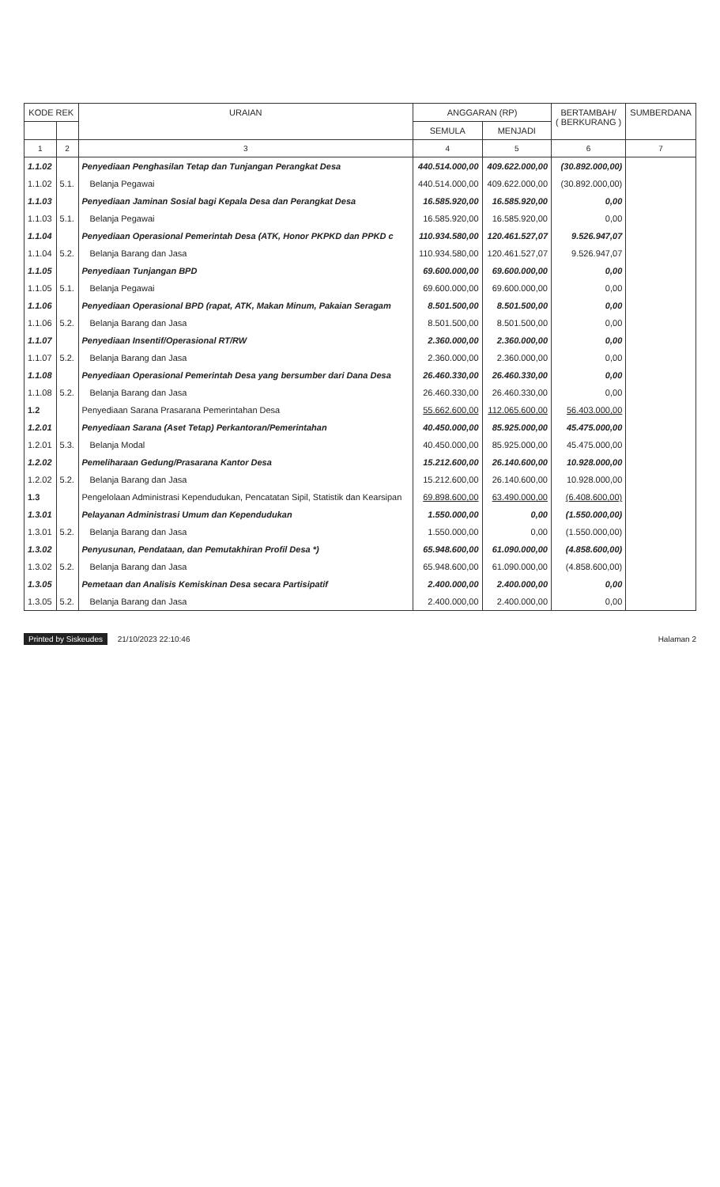| KODE REK | | URAIAN | ANGGARAN (RP) | | BERTAMBAH/ ( BERKURANG ) | SUMBERDANA |
| --- | --- | --- | --- | --- | --- | --- |
| | | | SEMULA | MENJADI | | |
| 1 | 2 | 3 | 4 | 5 | 6 | 7 |
| 1.1.02 | | Penyediaan Penghasilan Tetap dan Tunjangan Perangkat Desa | 440.514.000,00 | 409.622.000,00 | (30.892.000,00) | |
| 1.1.02 | 5.1. | Belanja Pegawai | 440.514.000,00 | 409.622.000,00 | (30.892.000,00) | |
| 1.1.03 | | Penyediaan Jaminan Sosial bagi Kepala Desa dan Perangkat Desa | 16.585.920,00 | 16.585.920,00 | 0,00 | |
| 1.1.03 | 5.1. | Belanja Pegawai | 16.585.920,00 | 16.585.920,00 | 0,00 | |
| 1.1.04 | | Penyediaan Operasional Pemerintah Desa (ATK, Honor PKPKD dan PPKD c | 110.934.580,00 | 120.461.527,07 | 9.526.947,07 | |
| 1.1.04 | 5.2. | Belanja Barang dan Jasa | 110.934.580,00 | 120.461.527,07 | 9.526.947,07 | |
| 1.1.05 | | Penyediaan Tunjangan BPD | 69.600.000,00 | 69.600.000,00 | 0,00 | |
| 1.1.05 | 5.1. | Belanja Pegawai | 69.600.000,00 | 69.600.000,00 | 0,00 | |
| 1.1.06 | | Penyediaan Operasional BPD (rapat, ATK, Makan Minum, Pakaian Seragam | 8.501.500,00 | 8.501.500,00 | 0,00 | |
| 1.1.06 | 5.2. | Belanja Barang dan Jasa | 8.501.500,00 | 8.501.500,00 | 0,00 | |
| 1.1.07 | | Penyediaan Insentif/Operasional RT/RW | 2.360.000,00 | 2.360.000,00 | 0,00 | |
| 1.1.07 | 5.2. | Belanja Barang dan Jasa | 2.360.000,00 | 2.360.000,00 | 0,00 | |
| 1.1.08 | | Penyediaan Operasional Pemerintah Desa yang bersumber dari Dana Desa | 26.460.330,00 | 26.460.330,00 | 0,00 | |
| 1.1.08 | 5.2. | Belanja Barang dan Jasa | 26.460.330,00 | 26.460.330,00 | 0,00 | |
| 1.2 | | Penyediaan Sarana Prasarana Pemerintahan Desa | 55.662.600,00 | 112.065.600,00 | 56.403.000,00 | |
| 1.2.01 | | Penyediaan Sarana (Aset Tetap) Perkantoran/Pemerintahan | 40.450.000,00 | 85.925.000,00 | 45.475.000,00 | |
| 1.2.01 | 5.3. | Belanja Modal | 40.450.000,00 | 85.925.000,00 | 45.475.000,00 | |
| 1.2.02 | | Pemeliharaan Gedung/Prasarana Kantor Desa | 15.212.600,00 | 26.140.600,00 | 10.928.000,00 | |
| 1.2.02 | 5.2. | Belanja Barang dan Jasa | 15.212.600,00 | 26.140.600,00 | 10.928.000,00 | |
| 1.3 | | Pengelolaan Administrasi Kependudukan, Pencatatan Sipil, Statistik dan Kearsipan | 69.898.600,00 | 63.490.000,00 | (6.408.600,00) | |
| 1.3.01 | | Pelayanan Administrasi Umum dan Kependudukan | 1.550.000,00 | 0,00 | (1.550.000,00) | |
| 1.3.01 | 5.2. | Belanja Barang dan Jasa | 1.550.000,00 | 0,00 | (1.550.000,00) | |
| 1.3.02 | | Penyusunan, Pendataan, dan Pemutakhiran Profil Desa *) | 65.948.600,00 | 61.090.000,00 | (4.858.600,00) | |
| 1.3.02 | 5.2. | Belanja Barang dan Jasa | 65.948.600,00 | 61.090.000,00 | (4.858.600,00) | |
| 1.3.05 | | Pemetaan dan Analisis Kemiskinan Desa secara Partisipatif | 2.400.000,00 | 2.400.000,00 | 0,00 | |
| 1.3.05 | 5.2. | Belanja Barang dan Jasa | 2.400.000,00 | 2.400.000,00 | 0,00 | |
Printed by Siskeudes 21/10/2023 22:10:46
Halaman 2